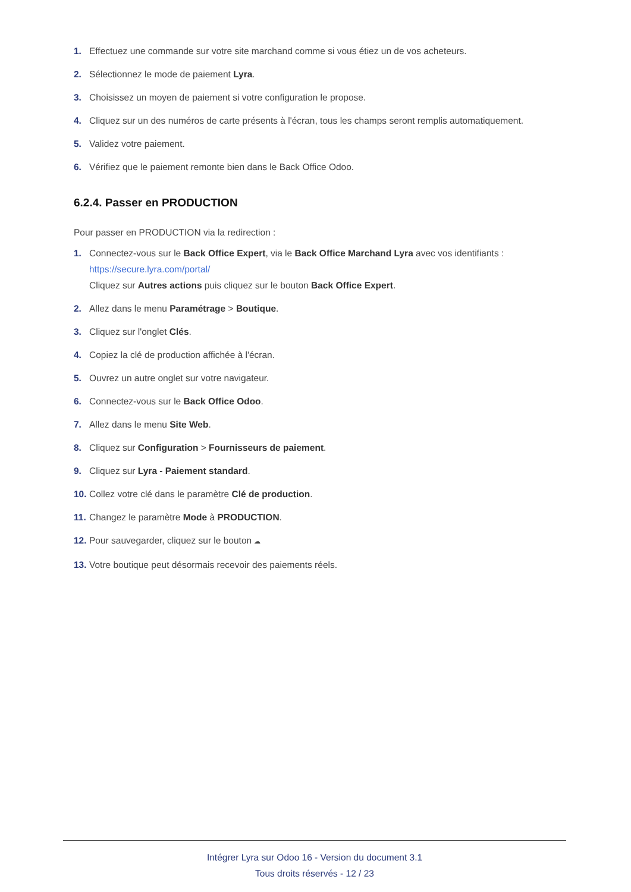1. Effectuez une commande sur votre site marchand comme si vous étiez un de vos acheteurs.
2. Sélectionnez le mode de paiement Lyra.
3. Choisissez un moyen de paiement si votre configuration le propose.
4. Cliquez sur un des numéros de carte présents à l'écran, tous les champs seront remplis automatiquement.
5. Validez votre paiement.
6. Vérifiez que le paiement remonte bien dans le Back Office Odoo.
6.2.4. Passer en PRODUCTION
Pour passer en PRODUCTION via la redirection :
1. Connectez-vous sur le Back Office Expert, via le Back Office Marchand Lyra avec vos identifiants :
https://secure.lyra.com/portal/
Cliquez sur Autres actions puis cliquez sur le bouton Back Office Expert.
2. Allez dans le menu Paramétrage > Boutique.
3. Cliquez sur l'onglet Clés.
4. Copiez la clé de production affichée à l'écran.
5. Ouvrez un autre onglet sur votre navigateur.
6. Connectez-vous sur le Back Office Odoo.
7. Allez dans le menu Site Web.
8. Cliquez sur Configuration > Fournisseurs de paiement.
9. Cliquez sur Lyra - Paiement standard.
10. Collez votre clé dans le paramètre Clé de production.
11. Changez le paramètre Mode à PRODUCTION.
12. Pour sauvegarder, cliquez sur le bouton ☁
13. Votre boutique peut désormais recevoir des paiements réels.
Intégrer Lyra sur Odoo 16 - Version du document 3.1
Tous droits réservés - 12 / 23